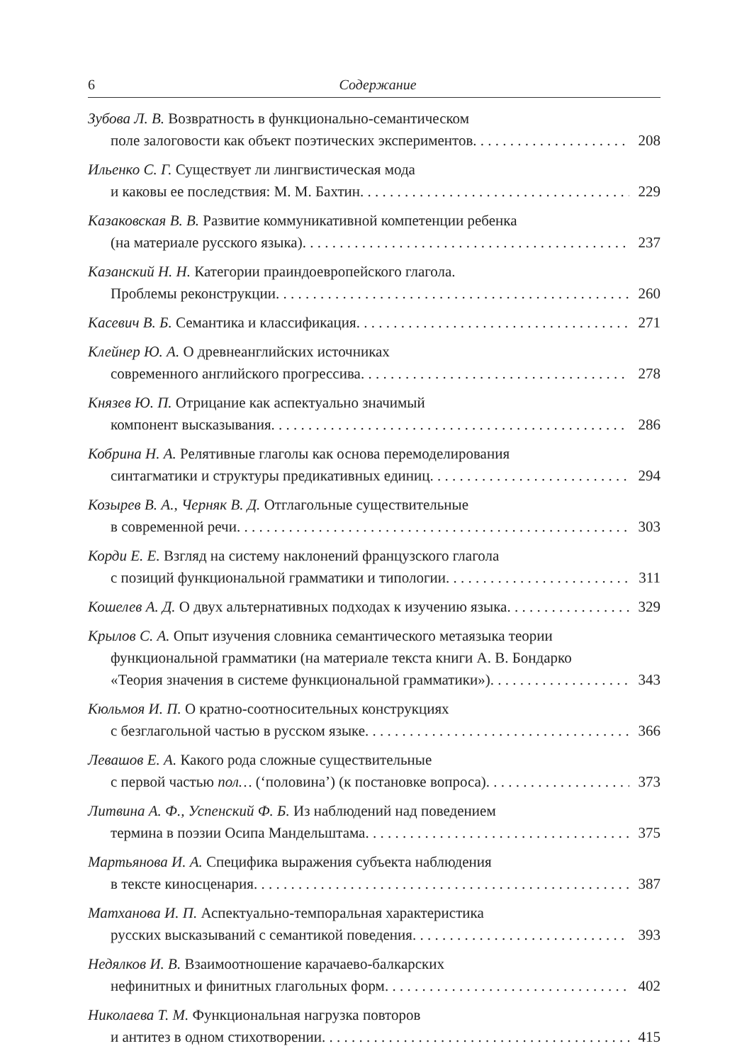6 Содержание
Зубова Л. В. Возвратность в функционально-семантическом
поле залоговости как объект поэтических экспериментов 208
Ильенко С. Г. Существует ли лингвистическая мода
и каковы ее последствия: М. М. Бахтин 229
Казаковская В. В. Развитие коммуникативной компетенции ребенка
(на материале русского языка) 237
Казанский Н. Н. Категории праиндоевропейского глагола.
Проблемы реконструкции 260
Касевич В. Б. Семантика и классификация 271
Клейнер Ю. А. О древнеанглийских источниках
современного английского прогрессива 278
Князев Ю. П. Отрицание как аспектуально значимый
компонент высказывания 286
Кобрина Н. А. Релятивные глаголы как основа перемоделирования
синтагматики и структуры предикативных единиц 294
Козырев В. А., Черняк В. Д. Отглагольные существительные
в современной речи 303
Корди Е. Е. Взгляд на систему наклонений французского глагола
с позиций функциональной грамматики и типологии 311
Кошелев А. Д. О двух альтернативных подходах к изучению языка 329
Крылов С. А. Опыт изучения словника семантического метаязыка теории
функциональной грамматики (на материале текста книги А. В. Бондарко
«Теория значения в системе функциональной грамматики») 343
Кюльмоя И. П. О кратно-соотносительных конструкциях
с безглагольной частью в русском языке 366
Левашов Е. А. Какого рода сложные существительные
с первой частью пол… (‘половина’) (к постановке вопроса) 373
Литвина А. Ф., Успенский Ф. Б. Из наблюдений над поведением
термина в поэзии Осипа Мандельштама 375
Мартьянова И. А. Специфика выражения субъекта наблюдения
в тексте киносценария 387
Матханова И. П. Аспектуально-темпоральная характеристика
русских высказываний с семантикой поведения 393
Недялков И. В. Взаимоотношение карачаево-балкарских
нефинитных и финитных глагольных форм 402
Николаева Т. М. Функциональная нагрузка повторов
и антитез в одном стихотворении 415